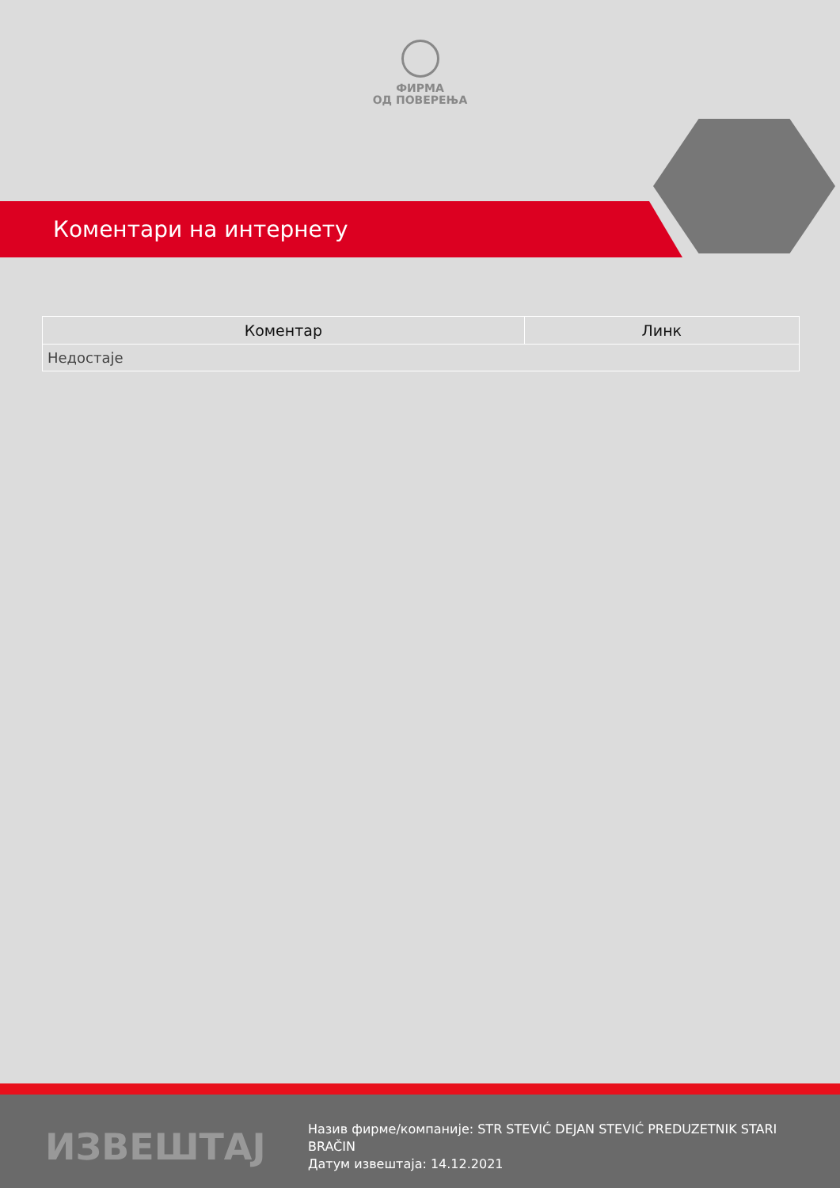ФИРМА
ОД ПОВЕРЕЊА
Коментари на интернету
| Коментар | Линк |
| --- | --- |
| Недостаје | |
ИЗВЕШТАЈ
Назив фирме/компаније: STR STEVIĆ DEJAN STEVIĆ PREDUZETNIK STARI BRAČIN
Датум извештаја: 14.12.2021